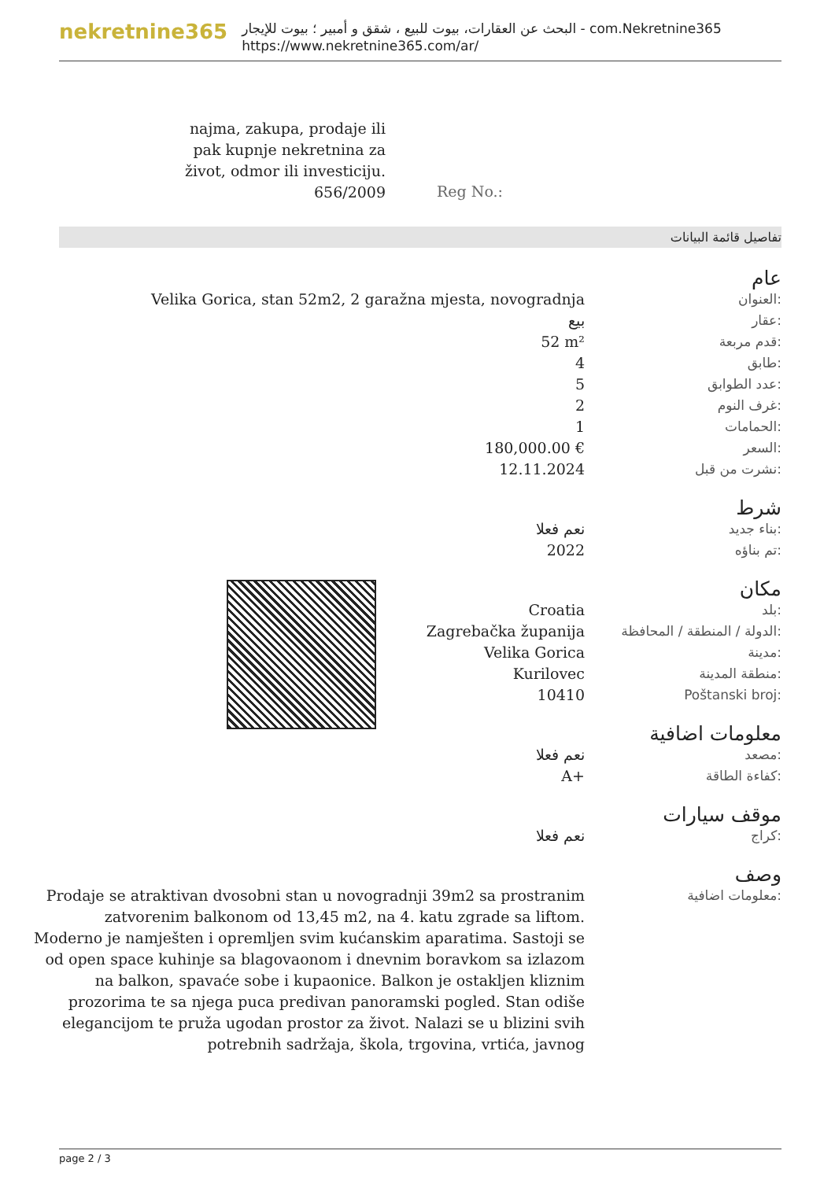nekretnine365
البحث عن العقارات، بيوت للبيع ، شقق و أمبير ؛ بيوت للإيجار - com.Nekretnine365
https://www.nekretnine365.com/ar/
najma, zakupa, prodaje ili pak kupnje nekretnina za život, odmor ili investiciju.
656/2009
Reg No.:
تفاصيل قائمة البيانات
| | عام |
| Velika Gorica, stan 52m2, 2 garažna mjesta, novogradnja | العنوان: |
| بيع | عقار: |
| 52 m² | قدم مربعة: |
| 4 | طابق: |
| 5 | عدد الطوابق: |
| 2 | غرف النوم: |
| 1 | الحمامات: |
| 180,000.00 € | السعر: |
| 12.11.2024 | نشرت من قبل: |
| | شرط |
| نعم فعلا | بناء جديد: |
| 2022 | تم بناؤه: |
| | مكان |
| Croatia | بلد: |
| Zagrebačka županija | الدولة / المنطقة / المحافظة: |
| Velika Gorica | مدينة: |
| Kurilovec | منطقة المدينة: |
| 10410 | Poštanski broj: |
| | معلومات اضافية |
| نعم فعلا | مصعد: |
| A+ | كفاءة الطاقة: |
| | موقف سيارات |
| نعم فعلا | كراج: |
| | وصف |
| Prodaje se atraktivan dvosobni stan u novogradnji 39m2 sa prostranim zatvorenim balkonom od 13,45 m2, na 4. katu zgrade sa liftom. Moderno je namješten i opremljen svim kućanskim aparatima. Sastoji se od open space kuhinje sa blagovaonom i dnevnim boravkom sa izlazom na balkon, spavaće sobe i kupaonice. Balkon je ostakljen kliznim prozorima te sa njega puca predivan panoramski pogled. Stan odiše elegancijom te pruža ugodan prostor za život. Nalazi se u blizini svih potrebnih sadržaja, škola, trgovina, vrtića, javnog | معلومات اضافية: |
page 2 / 3